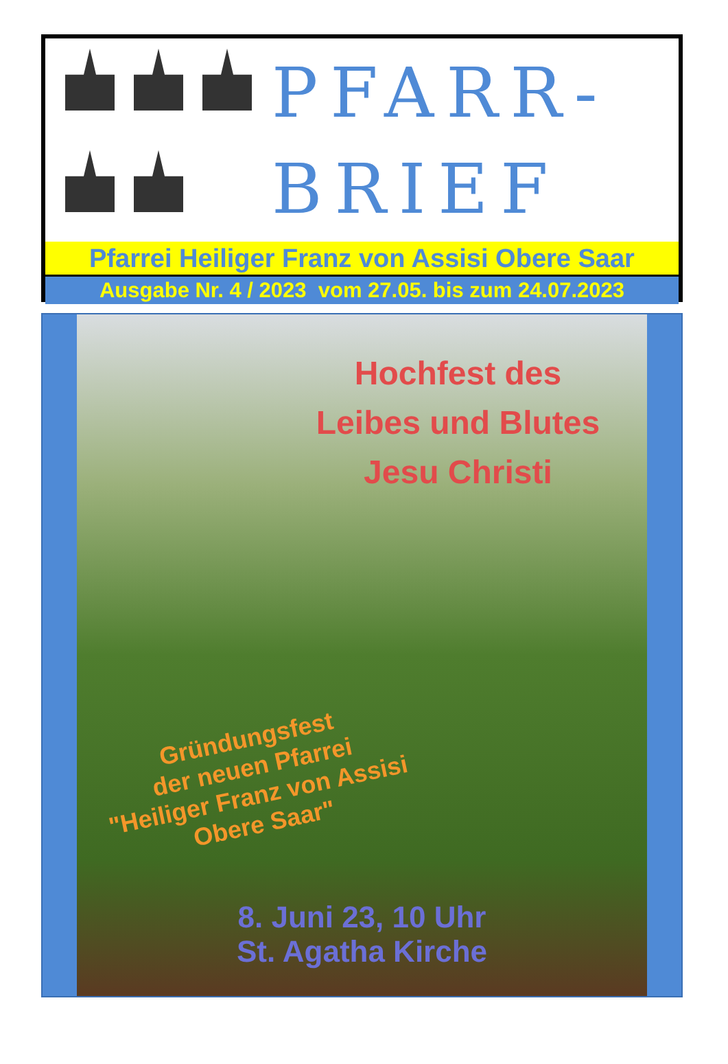PFARR-
BRIEF
Pfarrei Heiliger Franz von Assisi Obere Saar
Ausgabe Nr. 4 / 2023 vom 27.05. bis zum 24.07.2023
Hochfest des
Leibes und Blutes
Jesu Christi
Gründungsfest
der neuen Pfarrei
"Heiliger Franz von Assisi
Obere Saar"
8. Juni 23, 10 Uhr
St. Agatha Kirche